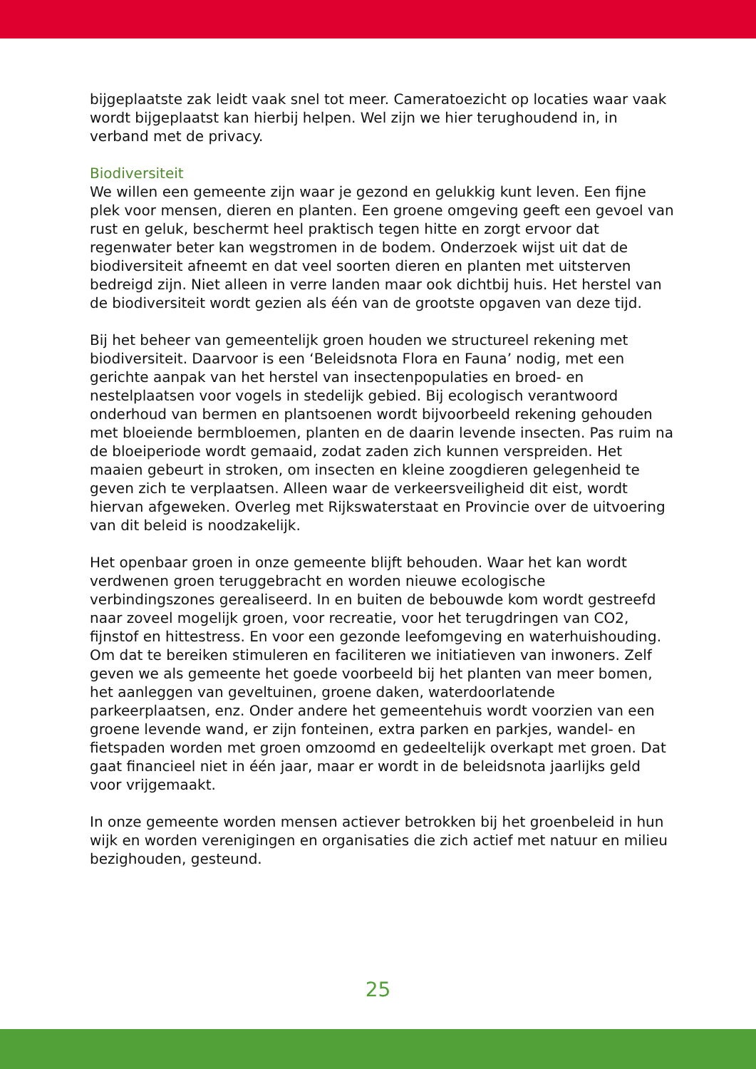bijgeplaatste zak leidt vaak snel tot meer. Cameratoezicht op locaties waar vaak wordt bijgeplaatst kan hierbij helpen. Wel zijn we hier terughoudend in, in verband met de privacy.
Biodiversiteit
We willen een gemeente zijn waar je gezond en gelukkig kunt leven. Een fijne plek voor mensen, dieren en planten. Een groene omgeving geeft een gevoel van rust en geluk, beschermt heel praktisch tegen hitte en zorgt ervoor dat regenwater beter kan wegstromen in de bodem. Onderzoek wijst uit dat de biodiversiteit afneemt en dat veel soorten dieren en planten met uitsterven bedreigd zijn. Niet alleen in verre landen maar ook dichtbij huis. Het herstel van de biodiversiteit wordt gezien als één van de grootste opgaven van deze tijd.
Bij het beheer van gemeentelijk groen houden we structureel rekening met biodiversiteit. Daarvoor is een ‘Beleidsnota Flora en Fauna’ nodig, met een gerichte aanpak van het herstel van insectenpopulaties en broed- en nestelplaatsen voor vogels in stedelijk gebied. Bij ecologisch verantwoord onderhoud van bermen en plantsoenen wordt bijvoorbeeld rekening gehouden met bloeiende bermbloemen, planten en de daarin levende insecten. Pas ruim na de bloeiperiode wordt gemaaid, zodat zaden zich kunnen verspreiden. Het maaien gebeurt in stroken, om insecten en kleine zoogdieren gelegenheid te geven zich te verplaatsen. Alleen waar de verkeersveiligheid dit eist, wordt hiervan afgeweken. Overleg met Rijkswaterstaat en Provincie over de uitvoering van dit beleid is noodzakelijk.
Het openbaar groen in onze gemeente blijft behouden. Waar het kan wordt verdwenen groen teruggebracht en worden nieuwe ecologische verbindingszones gerealiseerd. In en buiten de bebouwde kom wordt gestreefd naar zoveel mogelijk groen, voor recreatie, voor het terugdringen van CO2, fijnstof en hittestress. En voor een gezonde leefomgeving en waterhuishouding. Om dat te bereiken stimuleren en faciliteren we initiatieven van inwoners. Zelf geven we als gemeente het goede voorbeeld bij het planten van meer bomen, het aanleggen van geveltuinen, groene daken, waterdoorlatende parkeerplaatsen, enz. Onder andere het gemeentehuis wordt voorzien van een groene levende wand, er zijn fonteinen, extra parken en parkjes, wandel- en fietspaden worden met groen omzoomd en gedeeltelijk overkapt met groen. Dat gaat financieel niet in één jaar, maar er wordt in de beleidsnota jaarlijks geld voor vrijgemaakt.
In onze gemeente worden mensen actiever betrokken bij het groenbeleid in hun wijk en worden verenigingen en organisaties die zich actief met natuur en milieu bezighouden, gesteund.
25